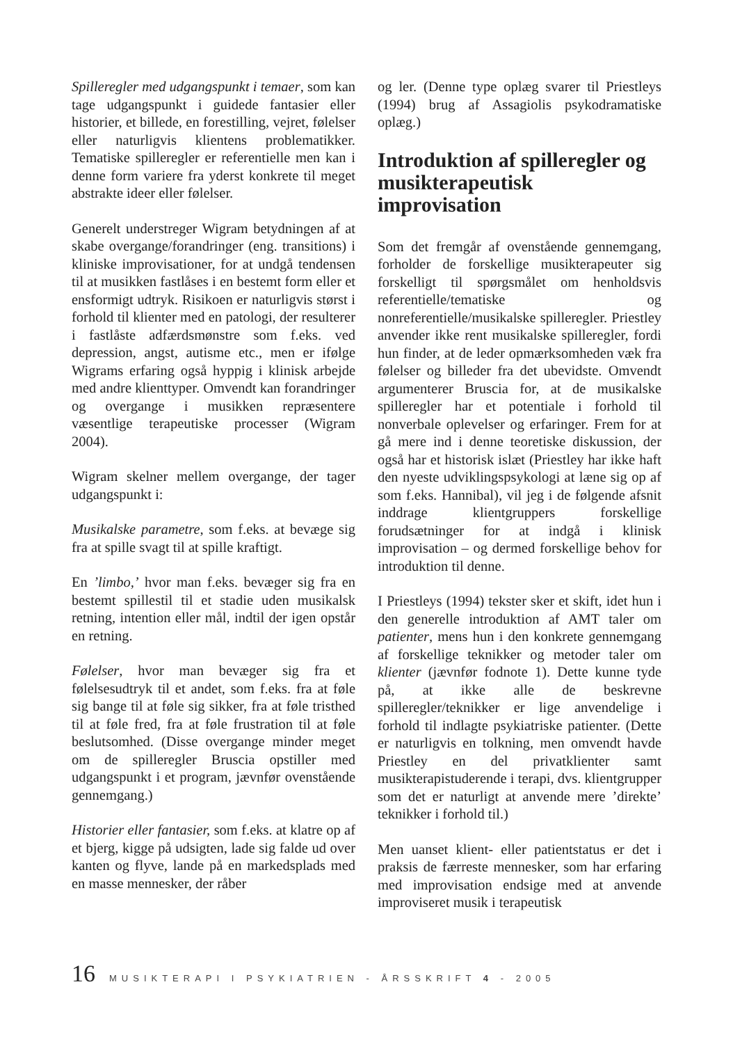Spilleregler med udgangspunkt i temaer, som kan tage udgangspunkt i guidede fantasier eller historier, et billede, en forestilling, vejret, følelser eller naturligvis klientens problematikker. Tematiske spilleregler er referentielle men kan i denne form variere fra yderst konkrete til meget abstrakte ideer eller følelser.
Generelt understreger Wigram betydningen af at skabe overgange/forandringer (eng. transitions) i kliniske improvisationer, for at undgå tendensen til at musikken fastlåses i en bestemt form eller et ensformigt udtryk. Risikoen er naturligvis størst i forhold til klienter med en patologi, der resulterer i fastlåste adfærdsmønstre som f.eks. ved depression, angst, autisme etc., men er ifølge Wigrams erfaring også hyppig i klinisk arbejde med andre klienttyper. Omvendt kan forandringer og overgange i musikken repræsentere væsentlige terapeutiske processer (Wigram 2004).
Wigram skelner mellem overgange, der tager udgangspunkt i:
Musikalske parametre, som f.eks. at bevæge sig fra at spille svagt til at spille kraftigt.
En ’limbo,’ hvor man f.eks. bevæger sig fra en bestemt spillestil til et stadie uden musikalsk retning, intention eller mål, indtil der igen opstår en retning.
Følelser, hvor man bevæger sig fra et følelsesudtryk til et andet, som f.eks. fra at føle sig bange til at føle sig sikker, fra at føle tristhed til at føle fred, fra at føle frustration til at føle beslutsomhed. (Disse overgange minder meget om de spilleregler Bruscia opstiller med udgangspunkt i et program, jævnfør ovenstående gennemgang.)
Historier eller fantasier, som f.eks. at klatre op af et bjerg, kigge på udsigten, lade sig falde ud over kanten og flyve, lande på en markedsplads med en masse mennesker, der råber
og ler. (Denne type oplæg svarer til Priestleys (1994) brug af Assagiolis psykodramatiske oplæg.)
Introduktion af spilleregler og musikterapeutisk improvisation
Som det fremgår af ovenstående gennemgang, forholder de forskellige musikterapeuter sig forskelligt til spørgsmålet om henholdsvis referentielle/tematiske og nonreferentielle/musikalske spilleregler. Priestley anvender ikke rent musikalske spilleregler, fordi hun finder, at de leder opmærksomheden væk fra følelser og billeder fra det ubevidste. Omvendt argumenterer Bruscia for, at de musikalske spilleregler har et potentiale i forhold til nonverbale oplevelser og erfaringer. Frem for at gå mere ind i denne teoretiske diskussion, der også har et historisk islæt (Priestley har ikke haft den nyeste udviklingspsykologi at læne sig op af som f.eks. Hannibal), vil jeg i de følgende afsnit inddrage klientgruppers forskellige forudsætninger for at indgå i klinisk improvisation – og dermed forskellige behov for introduktion til denne.
I Priestleys (1994) tekster sker et skift, idet hun i den generelle introduktion af AMT taler om patienter, mens hun i den konkrete gennemgang af forskellige teknikker og metoder taler om klienter (jævnfør fodnote 1). Dette kunne tyde på, at ikke alle de beskrevne spilleregler/teknikker er lige anvendelige i forhold til indlagte psykiatriske patienter. (Dette er naturligvis en tolkning, men omvendt havde Priestley en del privatklienter samt musikterapistuderende i terapi, dvs. klientgrupper som det er naturligt at anvende mere ’direkte’ teknikker i forhold til.)
Men uanset klient- eller patientstatus er det i praksis de færreste mennesker, som har erfaring med improvisation endsige med at anvende improviseret musik i terapeutisk
16 MUSIKTERAPI I PSYKIATRIEN - ÅRSSKRIFT 4 - 2005